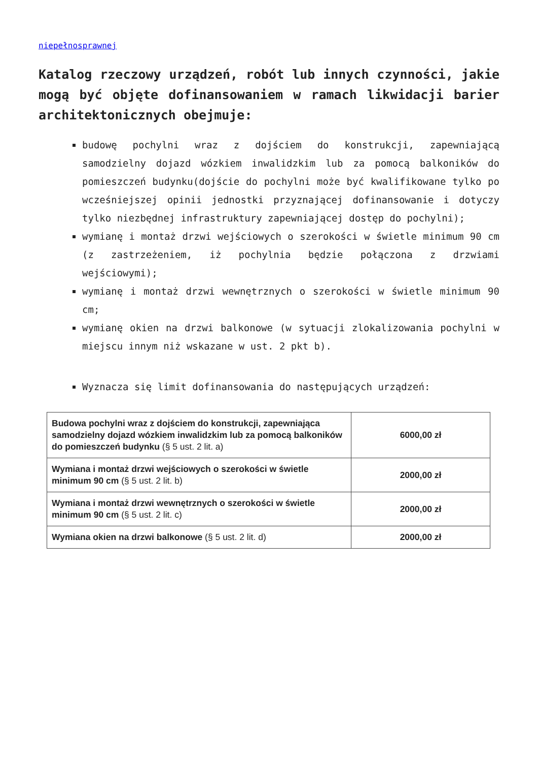niepełnosprawnej
Katalog rzeczowy urządzeń, robót lub innych czynności, jakie mogą być objęte dofinansowaniem w ramach likwidacji barier architektonicznych obejmuje:
budowę pochylni wraz z dojściem do konstrukcji, zapewniającą samodzielny dojazd wózkiem inwalidzkim lub za pomocą balkoników do pomieszczeń budynku(dojście do pochylni może być kwalifikowane tylko po wcześniejszej opinii jednostki przyznającej dofinansowanie i dotyczy tylko niezbędnej infrastruktury zapewniającej dostęp do pochylni);
wymianę i montaż drzwi wejściowych o szerokości w świetle minimum 90 cm (z zastrzeżeniem, iż pochylnia będzie połączona z drzwiami wejściowymi);
wymianę i montaż drzwi wewnętrznych o szerokości w świetle minimum 90 cm;
wymianę okien na drzwi balkonowe (w sytuacji zlokalizowania pochylni w miejscu innym niż wskazane w ust. 2 pkt b).
Wyznacza się limit dofinansowania do następujących urządzeń:
| Budowa pochylni wraz z dojściem do konstrukcji, zapewniająca samodzielny dojazd wózkiem inwalidzkim lub za pomocą balkoników do pomieszczeń budynku (§ 5 ust. 2 lit. a) | 6000,00 zł |
| Wymiana i montaż drzwi wejściowych o szerokości w świetle minimum 90 cm (§ 5 ust. 2 lit. b) | 2000,00 zł |
| Wymiana i montaż drzwi wewnętrznych o szerokości w świetle minimum 90 cm (§ 5 ust. 2 lit. c) | 2000,00 zł |
| Wymiana okien na drzwi balkonowe (§ 5 ust. 2 lit. d) | 2000,00 zł |